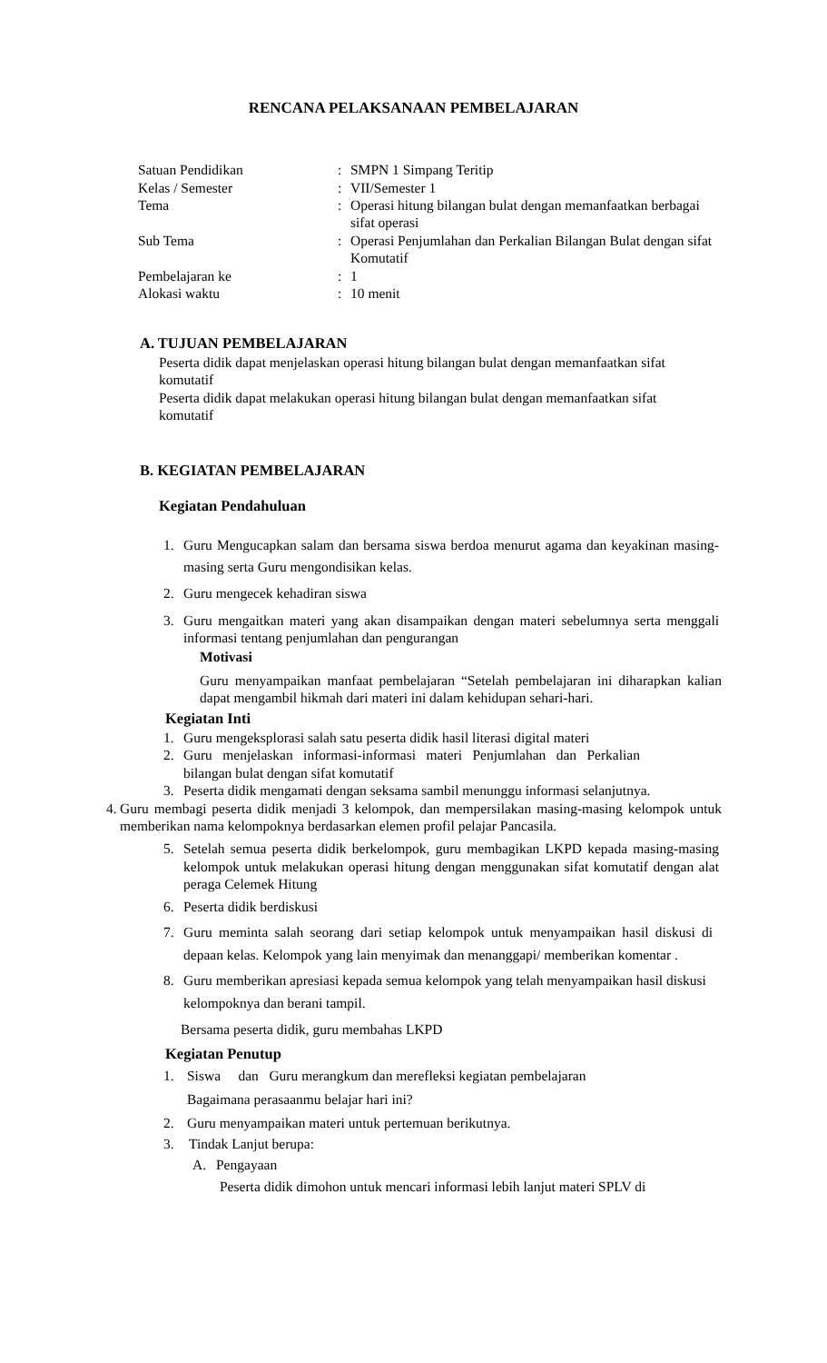RENCANA PELAKSANAAN PEMBELAJARAN
| Satuan Pendidikan | : | SMPN 1 Simpang Teritip |
| Kelas / Semester | : | VII/Semester 1 |
| Tema | : | Operasi hitung bilangan bulat dengan memanfaatkan berbagai sifat operasi |
| Sub Tema | : | Operasi Penjumlahan dan Perkalian Bilangan Bulat dengan sifat Komutatif |
| Pembelajaran ke | : | 1 |
| Alokasi waktu | : | 10 menit |
A. TUJUAN PEMBELAJARAN
Peserta didik dapat menjelaskan operasi hitung bilangan bulat dengan memanfaatkan sifat komutatif
Peserta didik dapat melakukan operasi hitung bilangan bulat dengan memanfaatkan sifat komutatif
B. KEGIATAN PEMBELAJARAN
Kegiatan Pendahuluan
1. Guru Mengucapkan salam dan bersama siswa berdoa menurut agama dan keyakinan masing-masing serta Guru mengondisikan kelas.
2. Guru mengecek kehadiran siswa
3. Guru mengaitkan materi yang akan disampaikan dengan materi sebelumnya serta menggali informasi tentang penjumlahan dan pengurangan
Motivasi
Guru menyampaikan manfaat pembelajaran “Setelah pembelajaran ini diharapkan kalian dapat mengambil hikmah dari materi ini dalam kehidupan sehari-hari.
Kegiatan Inti
1. Guru mengeksplorasi salah satu peserta didik hasil literasi digital materi
2. Guru menjelaskan informasi-informasi materi Penjumlahan dan Perkalian bilangan bulat dengan sifat komutatif
3. Peserta didik mengamati dengan seksama sambil menunggu informasi selanjutnya.
4. Guru membagi peserta didik menjadi 3 kelompok, dan mempersilakan masing-masing kelompok untuk memberikan nama kelompoknya berdasarkan elemen profil pelajar Pancasila.
5. Setelah semua peserta didik berkelompok, guru membagikan LKPD kepada masing-masing kelompok untuk melakukan operasi hitung dengan menggunakan sifat komutatif dengan alat peraga Celemek Hitung
6. Peserta didik berdiskusi
7. Guru meminta salah seorang dari setiap kelompok untuk menyampaikan hasil diskusi di depaan kelas. Kelompok yang lain menyimak dan menanggapi/ memberikan komentar .
8. Guru memberikan apresiasi kepada semua kelompok yang telah menyampaikan hasil diskusi kelompoknya dan berani tampil.
Bersama peserta didik, guru membahas LKPD
Kegiatan Penutup
1. Siswa dan Guru merangkum dan merefleksi kegiatan pembelajaran
Bagaimana perasaanmu belajar hari ini?
2. Guru menyampaikan materi untuk pertemuan berikutnya.
3. Tindak Lanjut berupa:
A. Pengayaan
Peserta didik dimohon untuk mencari informasi lebih lanjut materi SPLV di